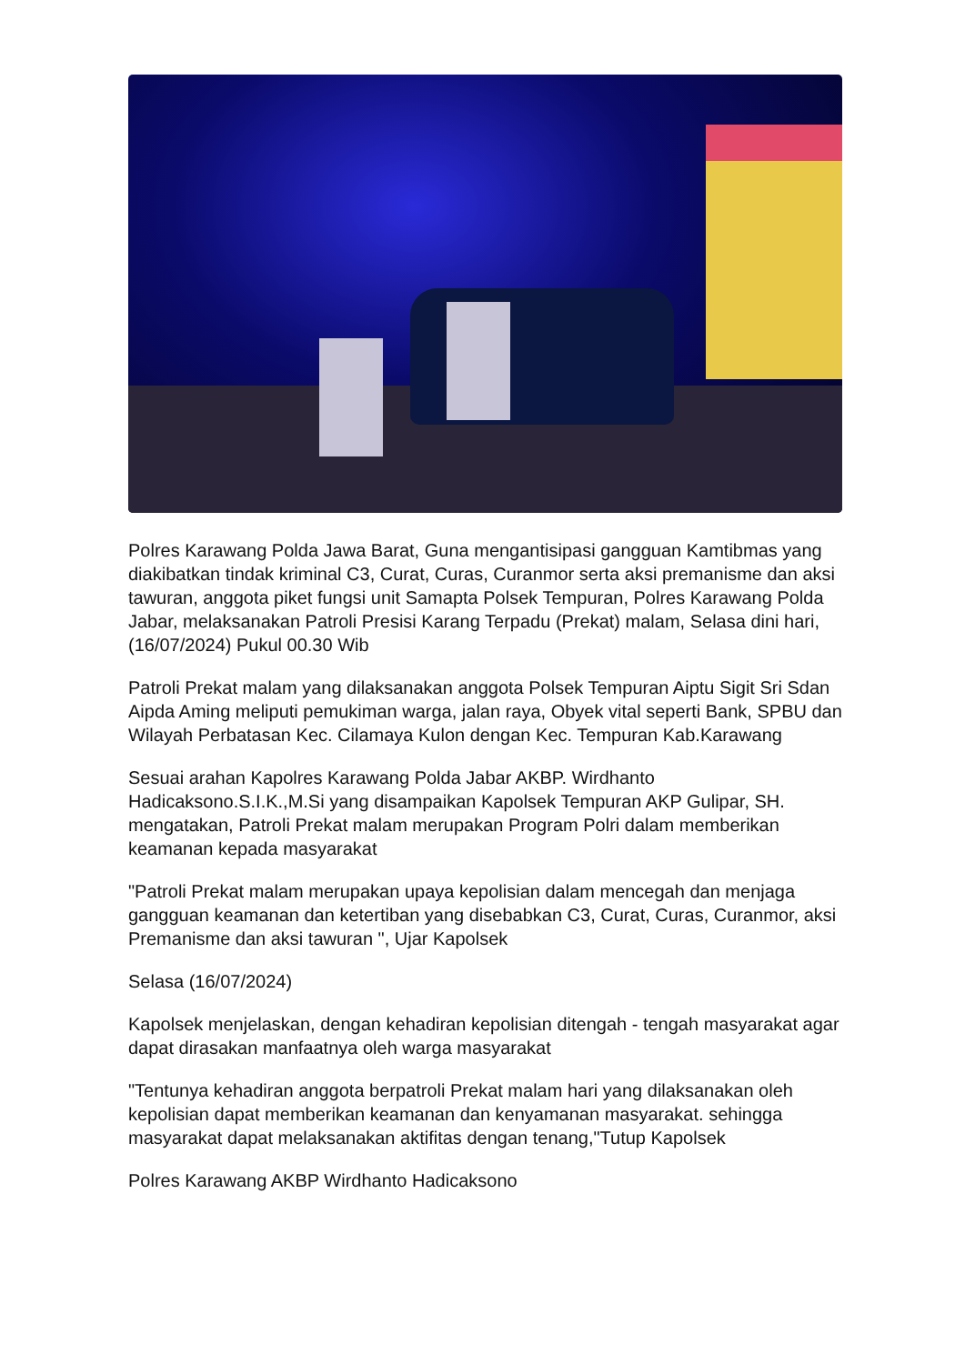Polres Karawang Polda Jawa Barat, Guna mengantisipasi gangguan Kamtibmas yang diakibatkan tindak kriminal C3, Curat, Curas, Curanmor serta aksi premanisme dan aksi tawuran, anggota piket fungsi unit Samapta Polsek Tempuran, Polres Karawang Polda Jabar, melaksanakan Patroli Presisi Karang Terpadu (Prekat) malam, Selasa dini hari, (16/07/2024) Pukul 00.30 Wib
Patroli Prekat malam yang dilaksanakan anggota Polsek Tempuran Aiptu Sigit Sri Sdan Aipda Aming meliputi pemukiman warga, jalan raya, Obyek vital seperti Bank, SPBU dan Wilayah Perbatasan Kec. Cilamaya Kulon dengan Kec. Tempuran Kab.Karawang
Sesuai arahan Kapolres Karawang Polda Jabar AKBP. Wirdhanto Hadicaksono.S.I.K.,M.Si yang disampaikan Kapolsek Tempuran AKP Gulipar, SH. mengatakan, Patroli Prekat malam merupakan Program Polri dalam memberikan keamanan kepada masyarakat
"Patroli Prekat malam merupakan upaya kepolisian dalam mencegah dan menjaga gangguan keamanan dan ketertiban yang disebabkan C3, Curat, Curas, Curanmor, aksi Premanisme dan aksi tawuran ", Ujar Kapolsek
Selasa (16/07/2024)
Kapolsek menjelaskan, dengan kehadiran kepolisian ditengah - tengah masyarakat agar dapat dirasakan manfaatnya oleh warga masyarakat
"Tentunya kehadiran anggota berpatroli Prekat malam hari yang dilaksanakan oleh kepolisian dapat memberikan keamanan dan kenyamanan masyarakat. sehingga masyarakat dapat melaksanakan aktifitas dengan tenang,"Tutup Kapolsek
Polres Karawang AKBP Wirdhanto Hadicaksono